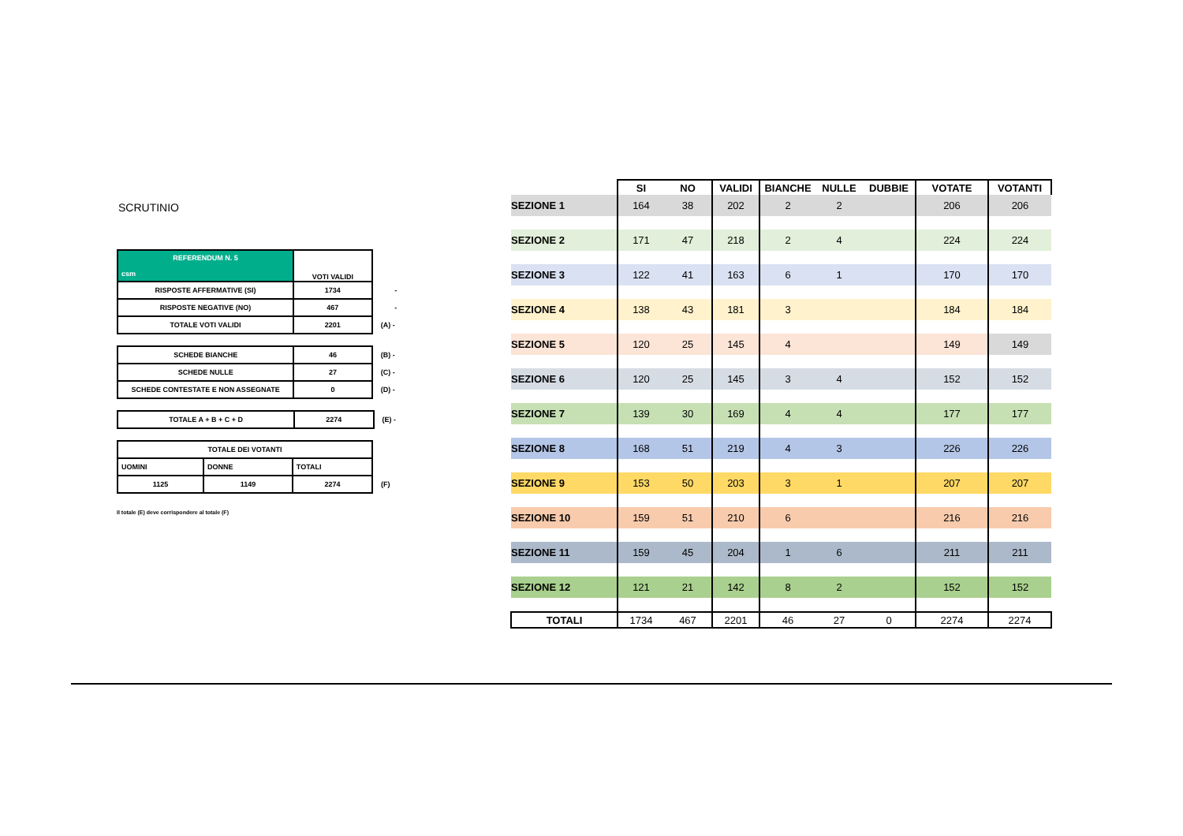SCRUTINIO
| REFERENDUM N. 5 csm | VOTI VALIDI | |
| RISPOSTE AFFERMATIVE (SI) | 1734 | - |
| RISPOSTE NEGATIVE (NO) | 467 | - |
| TOTALE VOTI VALIDI | 2201 | (A) - |
| SCHEDE BIANCHE | 46 | (B) - |
| SCHEDE NULLE | 27 | (C) - |
| SCHEDE CONTESTATE E NON ASSEGNATE | 0 | (D) - |
| TOTALE A + B + C + D | 2274 | (E) - |
| TOTALE DEI VOTANTI | | | |
| UOMINI | DONNE | TOTALI | |
| 1125 | 1149 | 2274 | (F) |
Il totale (E) deve corrispondere al totale (F)
| | SI | NO | VALIDI | BIANCHE | NULLE | DUBBIE | VOTATE | VOTANTI |
| --- | --- | --- | --- | --- | --- | --- | --- | --- |
| SEZIONE 1 | 164 | 38 | 202 | 2 | 2 | | 206 | 206 |
| SEZIONE 2 | 171 | 47 | 218 | 2 | 4 | | 224 | 224 |
| SEZIONE 3 | 122 | 41 | 163 | 6 | 1 | | 170 | 170 |
| SEZIONE 4 | 138 | 43 | 181 | 3 | | | 184 | 184 |
| SEZIONE 5 | 120 | 25 | 145 | 4 | | | 149 | 149 |
| SEZIONE 6 | 120 | 25 | 145 | 3 | 4 | | 152 | 152 |
| SEZIONE 7 | 139 | 30 | 169 | 4 | 4 | | 177 | 177 |
| SEZIONE 8 | 168 | 51 | 219 | 4 | 3 | | 226 | 226 |
| SEZIONE 9 | 153 | 50 | 203 | 3 | 1 | | 207 | 207 |
| SEZIONE 10 | 159 | 51 | 210 | 6 | | | 216 | 216 |
| SEZIONE 11 | 159 | 45 | 204 | 1 | 6 | | 211 | 211 |
| SEZIONE 12 | 121 | 21 | 142 | 8 | 2 | | 152 | 152 |
| TOTALI | 1734 | 467 | 2201 | 46 | 27 | 0 | 2274 | 2274 |